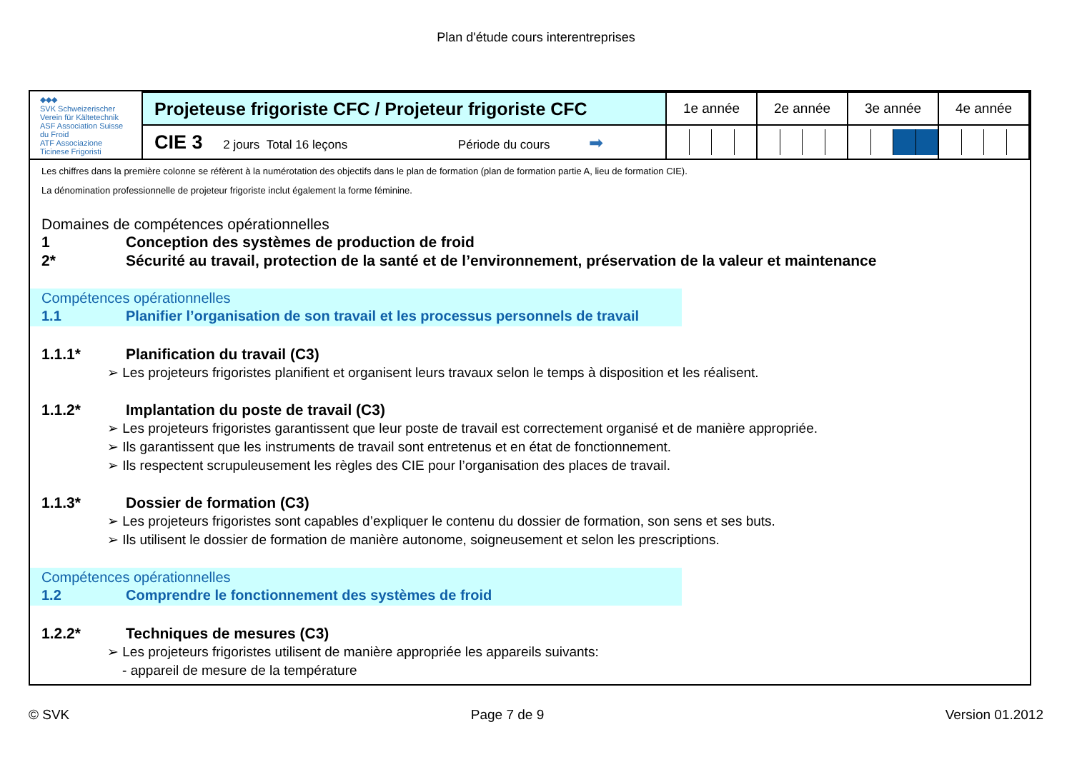Plan d'étude cours interentreprises
| ◆◆◆ SVK Schweizerischer Verein für Kältetechnik ASF Association Suisse du Froid ATF Associazione Ticinese Frigoristi | Projeteuse frigoriste CFC / Projeteur frigoriste CFC | 1e année | 2e année | 3e année | 4e année |
| | CIE 3 2 jours Total 16 leçons Période du cours ➡ | | | | |
Les chiffres dans la première colonne se réfèrent à la numérotation des objectifs dans le plan de formation (plan de formation partie A, lieu de formation CIE).
La dénomination professionnelle de projeteur frigoriste inclut également la forme féminine.
Domaines de compétences opérationnelles
1 Conception des systèmes de production de froid
2* Sécurité au travail, protection de la santé et de l’environnement, préservation de la valeur et maintenance
Compétences opérationnelles
1.1 Planifier l’organisation de son travail et les processus personnels de travail
1.1.1* Planification du travail (C3)
➢ Les projeteurs frigoristes planifient et organisent leurs travaux selon le temps à disposition et les réalisent.
1.1.2* Implantation du poste de travail (C3)
➢ Les projeteurs frigoristes garantissent que leur poste de travail est correctement organisé et de manière appropriée.
➢ Ils garantissent que les instruments de travail sont entretenus et en état de fonctionnement.
➢ Ils respectent scrupuleusement les règles des CIE pour l’organisation des places de travail.
1.1.3* Dossier de formation (C3)
➢ Les projeteurs frigoristes sont capables d’expliquer le contenu du dossier de formation, son sens et ses buts.
➢ Ils utilisent le dossier de formation de manière autonome, soigneusement et selon les prescriptions.
Compétences opérationnelles
1.2 Comprendre le fonctionnement des systèmes de froid
1.2.2* Techniques de mesures (C3)
➢ Les projeteurs frigoristes utilisent de manière appropriée les appareils suivants:
- appareil de mesure de la température
© SVK Page 7 de 9 Version 01.2012